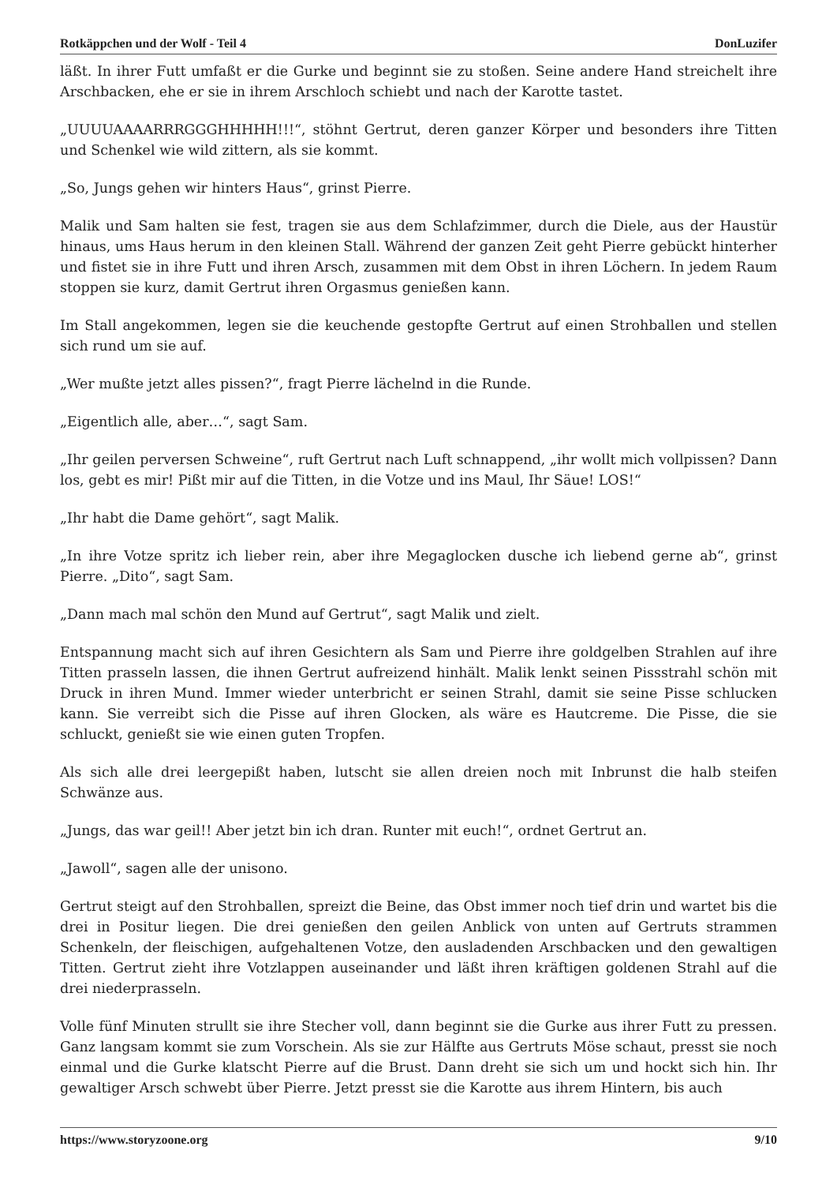Rotkäppchen und der Wolf - Teil 4 DonLuzifer
läßt. In ihrer Futt umfaßt er die Gurke und beginnt sie zu stoßen. Seine andere Hand streichelt ihre Arschbacken, ehe er sie in ihrem Arschloch schiebt und nach der Karotte tastet.
„UUUUAAAARRRGGGHHHHH!!!“, stöhnt Gertrut, deren ganzer Körper und besonders ihre Titten und Schenkel wie wild zittern, als sie kommt.
„So, Jungs gehen wir hinters Haus“, grinst Pierre.
Malik und Sam halten sie fest, tragen sie aus dem Schlafzimmer, durch die Diele, aus der Haustür hinaus, ums Haus herum in den kleinen Stall. Während der ganzen Zeit geht Pierre gebückt hinterher und fistet sie in ihre Futt und ihren Arsch, zusammen mit dem Obst in ihren Löchern. In jedem Raum stoppen sie kurz, damit Gertrut ihren Orgasmus genießen kann.
Im Stall angekommen, legen sie die keuchende gestopfte Gertrut auf einen Strohballen und stellen sich rund um sie auf.
„Wer mußte jetzt alles pissen?“, fragt Pierre lächelnd in die Runde.
„Eigentlich alle, aber…“, sagt Sam.
„Ihr geilen perversen Schweine“, ruft Gertrut nach Luft schnappend, „ihr wollt mich vollpissen? Dann los, gebt es mir! Pißt mir auf die Titten, in die Votze und ins Maul, Ihr Säue! LOS!“
„Ihr habt die Dame gehört“, sagt Malik.
„In ihre Votze spritz ich lieber rein, aber ihre Megaglocken dusche ich liebend gerne ab“, grinst Pierre. „Dito“, sagt Sam.
„Dann mach mal schön den Mund auf Gertrut“, sagt Malik und zielt.
Entspannung macht sich auf ihren Gesichtern als Sam und Pierre ihre goldgelben Strahlen auf ihre Titten prasseln lassen, die ihnen Gertrut aufreizend hinhält. Malik lenkt seinen Pissstrahl schön mit Druck in ihren Mund. Immer wieder unterbricht er seinen Strahl, damit sie seine Pisse schlucken kann. Sie verreibt sich die Pisse auf ihren Glocken, als wäre es Hautcreme. Die Pisse, die sie schluckt, genießt sie wie einen guten Tropfen.
Als sich alle drei leergepißt haben, lutscht sie allen dreien noch mit Inbrunst die halb steifen Schwänze aus.
„Jungs, das war geil!! Aber jetzt bin ich dran. Runter mit euch!“, ordnet Gertrut an.
„Jawoll“, sagen alle der unisono.
Gertrut steigt auf den Strohballen, spreizt die Beine, das Obst immer noch tief drin und wartet bis die drei in Positur liegen. Die drei genießen den geilen Anblick von unten auf Gertruts strammen Schenkeln, der fleischigen, aufgehaltenen Votze, den ausladenden Arschbacken und den gewaltigen Titten. Gertrut zieht ihre Votzlappen auseinander und läßt ihren kräftigen goldenen Strahl auf die drei niederprasseln.
Volle fünf Minuten strullt sie ihre Stecher voll, dann beginnt sie die Gurke aus ihrer Futt zu pressen. Ganz langsam kommt sie zum Vorschein. Als sie zur Hälfte aus Gertruts Möse schaut, presst sie noch einmal und die Gurke klatscht Pierre auf die Brust. Dann dreht sie sich um und hockt sich hin. Ihr gewaltiger Arsch schwebt über Pierre. Jetzt presst sie die Karotte aus ihrem Hintern, bis auch
https://www.storyzoone.org 9/10